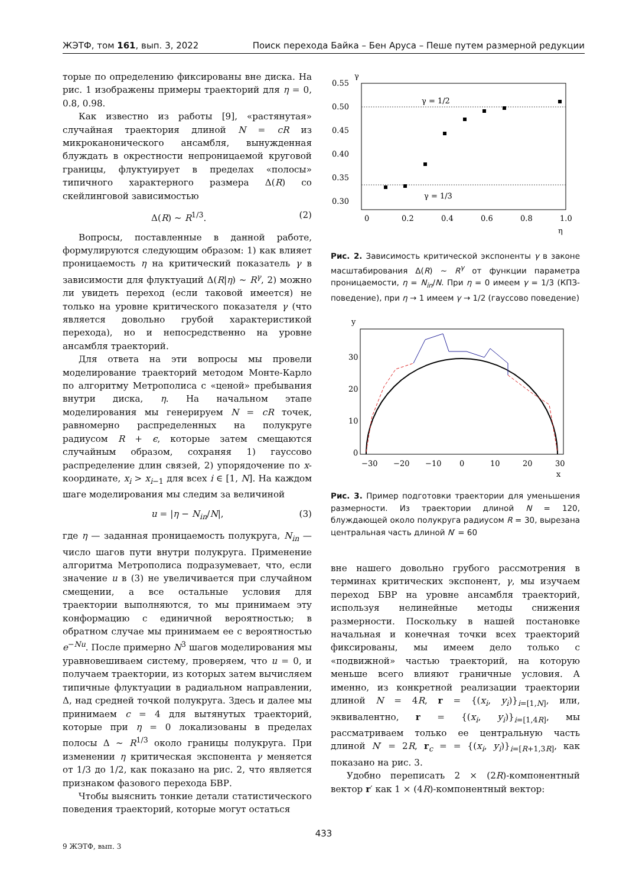ЖЭТФ, том 161, вып. 3, 2022 Поиск перехода Байка – Бен Аруса – Пеше путем размерной редукции
торые по определению фиксированы вне диска. На рис. 1 изображены примеры траекторий для η = 0, 0.8, 0.98.
Как известно из работы [9], «растянутая» случайная траектория длиной N = cR из микроканонического ансамбля, вынужденная блуждать в окрестности непроницаемой круговой границы, флуктуирует в пределах «полосы» типичного характерного размера Δ(R) со скейлинговой зависимостью
Δ(R) ∼ R<sup>1/3</sup>. (2)
Вопросы, поставленные в данной работе, формулируются следующим образом: 1) как влияет проницаемость η на критический показатель γ в зависимости для флуктуаций Δ(R|η) ∼ R<sup>γ</sup>, 2) можно ли увидеть переход (если таковой имеется) не только на уровне критического показателя γ (что является довольно грубой характеристикой перехода), но и непосредственно на уровне ансамбля траекторий.
Для ответа на эти вопросы мы провели моделирование траекторий методом Монте-Карло по алгоритму Метрополиса с «ценой» пребывания внутри диска, η. На начальном этапе моделирования мы генерируем N = cR точек, равномерно распределенных на полукруге радиусом R + ϵ, которые затем смещаются случайным образом, сохраняя 1) гауссово распределение длин связей, 2) упорядочение по x-координате, x<sub>i</sub> > x<sub>i−1</sub> для всех i ∈ [1, N]. На каждом шаге моделирования мы следим за величиной
u = |η − N<sub>in</sub>/N|, (3)
где η — заданная проницаемость полукруга, N<sub>in</sub> — число шагов пути внутри полукруга. Применение алгоритма Метрополиса подразумевает, что, если значение u в (3) не увеличивается при случайном смещении, а все остальные условия для траектории выполняются, то мы принимаем эту конформацию с единичной вероятностью; в обратном случае мы принимаем ее с вероятностью e<sup>−Nu</sup>. После примерно N<sup>3</sup> шагов моделирования мы уравновешиваем систему, проверяем, что u = 0, и получаем траектории, из которых затем вычисляем типичные флуктуации в радиальном направлении, Δ, над средней точкой полукруга. Здесь и далее мы принимаем c = 4 для вытянутых траекторий, которые при η = 0 локализованы в пределах полосы Δ ∼ R<sup>1/3</sup> около границы полукруга. При изменении η критическая экспонента γ меняется от 1/3 до 1/2, как показано на рис. 2, что является признаком фазового перехода БВР.
Чтобы выяснить тонкие детали статистического поведения траекторий, которые могут остаться
γ
0.55
0.50
0.45
0.40
0.35
0.30
0
0.2
0.4
0.6
0.8
1.0
η
γ = 1/2
γ = 1/3
Рис. 2. Зависимость критической экспоненты γ в законе масштабирования Δ(R) ∼ R<sup>γ</sup> от функции параметра проницаемости, η = N<sub>in</sub>/N. При η = 0 имеем γ = 1/3 (КПЗ-поведение), при η → 1 имеем γ → 1/2 (гауссово поведение)
y
30
20
10
0
−30
−20
−10
0
10
20
30
x
Рис. 3. Пример подготовки траектории для уменьшения размерности. Из траектории длиной N = 120, блуждающей около полукруга радиусом R = 30, вырезана центральная часть длиной N′ = 60
вне нашего довольно грубого рассмотрения в терминах критических экспонент, γ, мы изучаем переход БВР на уровне ансамбля траекторий, используя нелинейные методы снижения размерности. Поскольку в нашей постановке начальная и конечная точки всех траекторий фиксированы, мы имеем дело только с «подвижной» частью траекторий, на которую меньше всего влияют граничные условия. А именно, из конкретной реализации траектории длиной N = 4R, r = {(x<sub>i</sub>, y<sub>i</sub>)}<sub>i=[1,N]</sub>, или, эквивалентно, r = {(x<sub>i</sub>, y<sub>i</sub>)}<sub>i=[1,4R]</sub>, мы рассматриваем только ее центральную часть длиной N′ = 2R, r<sub>c</sub> = = {(x<sub>i</sub>, y<sub>i</sub>)}<sub>i=[R+1,3R]</sub>, как показано на рис. 3.
Удобно переписать 2 × (2R)-компонентный вектор r′ как 1 × (4R)-компонентный вектор:
433
9 ЖЭТФ, вып. 3